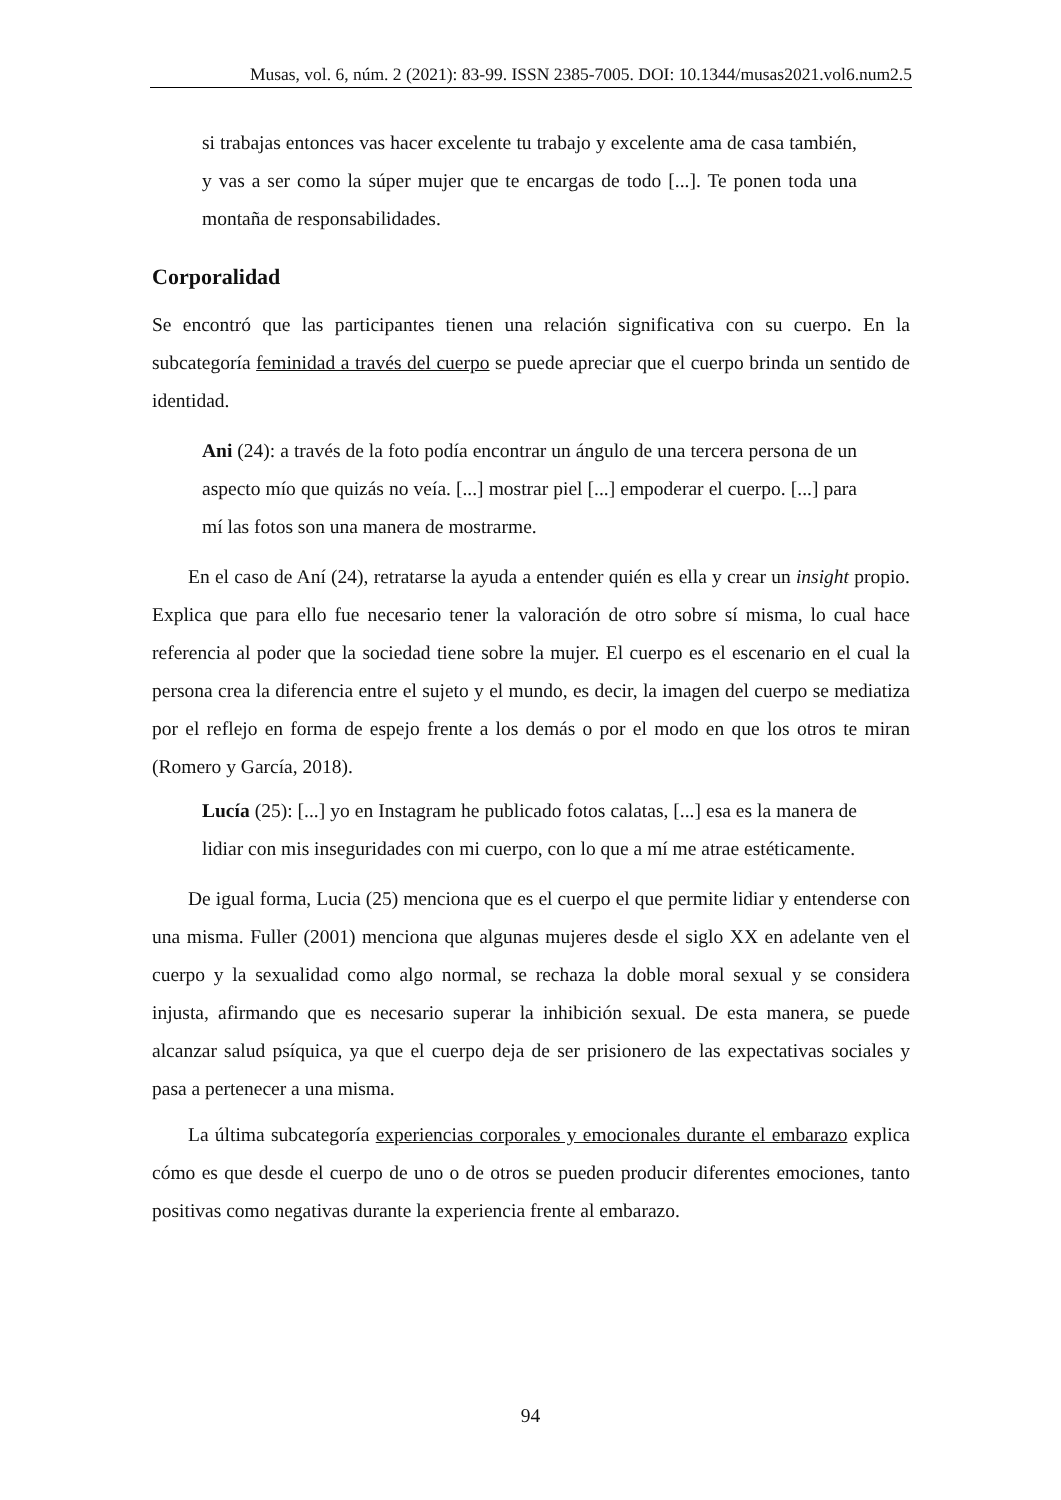Musas, vol. 6, núm. 2 (2021): 83-99. ISSN 2385-7005. DOI: 10.1344/musas2021.vol6.num2.5
si trabajas entonces vas hacer excelente tu trabajo y excelente ama de casa también, y vas a ser como la súper mujer que te encargas de todo [...]. Te ponen toda una montaña de responsabilidades.
Corporalidad
Se encontró que las participantes tienen una relación significativa con su cuerpo. En la subcategoría feminidad a través del cuerpo se puede apreciar que el cuerpo brinda un sentido de identidad.
Ani (24): a través de la foto podía encontrar un ángulo de una tercera persona de un aspecto mío que quizás no veía. [...] mostrar piel [...] empoderar el cuerpo. [...] para mí las fotos son una manera de mostrarme.
En el caso de Aní (24), retratarse la ayuda a entender quién es ella y crear un insight propio. Explica que para ello fue necesario tener la valoración de otro sobre sí misma, lo cual hace referencia al poder que la sociedad tiene sobre la mujer. El cuerpo es el escenario en el cual la persona crea la diferencia entre el sujeto y el mundo, es decir, la imagen del cuerpo se mediatiza por el reflejo en forma de espejo frente a los demás o por el modo en que los otros te miran (Romero y García, 2018).
Lucía (25): [...] yo en Instagram he publicado fotos calatas, [...] esa es la manera de lidiar con mis inseguridades con mi cuerpo, con lo que a mí me atrae estéticamente.
De igual forma, Lucia (25) menciona que es el cuerpo el que permite lidiar y entenderse con una misma. Fuller (2001) menciona que algunas mujeres desde el siglo XX en adelante ven el cuerpo y la sexualidad como algo normal, se rechaza la doble moral sexual y se considera injusta, afirmando que es necesario superar la inhibición sexual. De esta manera, se puede alcanzar salud psíquica, ya que el cuerpo deja de ser prisionero de las expectativas sociales y pasa a pertenecer a una misma.
La última subcategoría experiencias corporales y emocionales durante el embarazo explica cómo es que desde el cuerpo de uno o de otros se pueden producir diferentes emociones, tanto positivas como negativas durante la experiencia frente al embarazo.
94